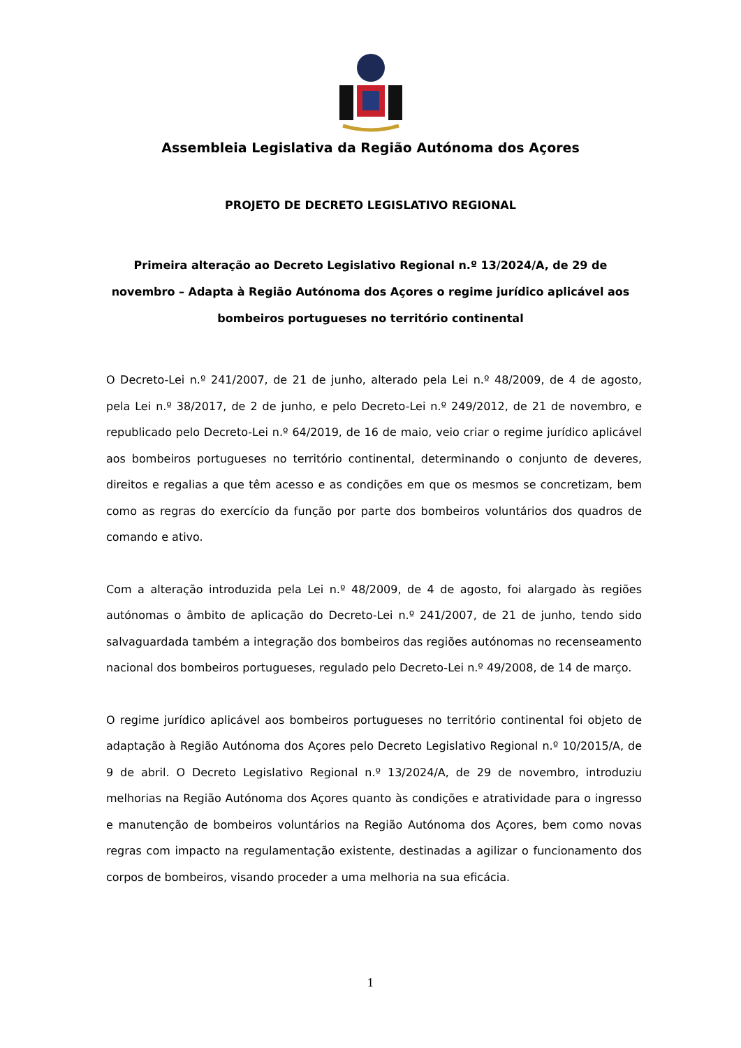Assembleia Legislativa da Região Autónoma dos Açores
PROJETO DE DECRETO LEGISLATIVO REGIONAL
Primeira alteração ao Decreto Legislativo Regional n.º 13/2024/A, de 29 de novembro – Adapta à Região Autónoma dos Açores o regime jurídico aplicável aos bombeiros portugueses no território continental
O Decreto-Lei n.º 241/2007, de 21 de junho, alterado pela Lei n.º 48/2009, de 4 de agosto, pela Lei n.º 38/2017, de 2 de junho, e pelo Decreto-Lei n.º 249/2012, de 21 de novembro, e republicado pelo Decreto-Lei n.º 64/2019, de 16 de maio, veio criar o regime jurídico aplicável aos bombeiros portugueses no território continental, determinando o conjunto de deveres, direitos e regalias a que têm acesso e as condições em que os mesmos se concretizam, bem como as regras do exercício da função por parte dos bombeiros voluntários dos quadros de comando e ativo.
Com a alteração introduzida pela Lei n.º 48/2009, de 4 de agosto, foi alargado às regiões autónomas o âmbito de aplicação do Decreto-Lei n.º 241/2007, de 21 de junho, tendo sido salvaguardada também a integração dos bombeiros das regiões autónomas no recenseamento nacional dos bombeiros portugueses, regulado pelo Decreto-Lei n.º 49/2008, de 14 de março.
O regime jurídico aplicável aos bombeiros portugueses no território continental foi objeto de adaptação à Região Autónoma dos Açores pelo Decreto Legislativo Regional n.º 10/2015/A, de 9 de abril. O Decreto Legislativo Regional n.º 13/2024/A, de 29 de novembro, introduziu melhorias na Região Autónoma dos Açores quanto às condições e atratividade para o ingresso e manutenção de bombeiros voluntários na Região Autónoma dos Açores, bem como novas regras com impacto na regulamentação existente, destinadas a agilizar o funcionamento dos corpos de bombeiros, visando proceder a uma melhoria na sua eficácia.
1